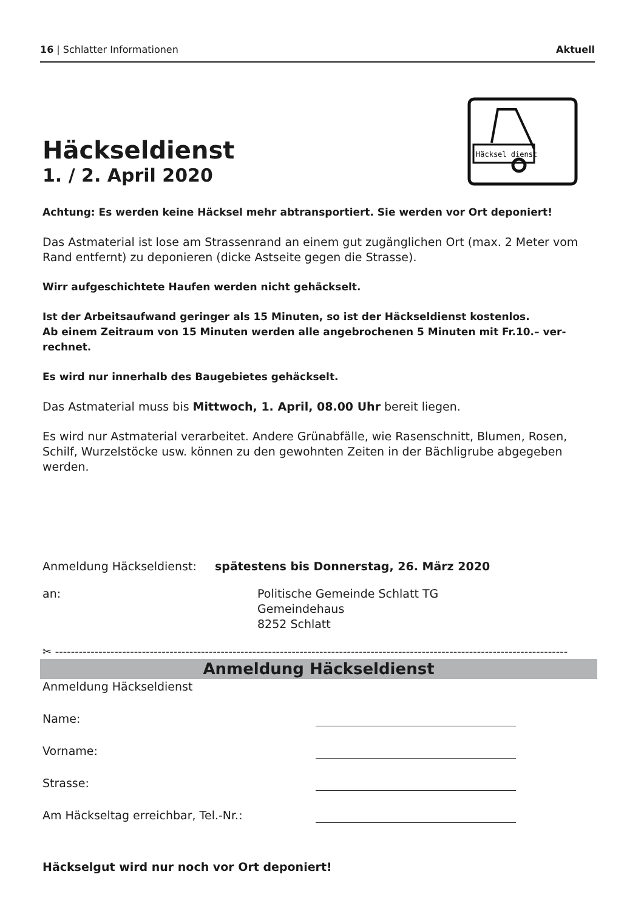16 | Schlatter Informationen Aktuell
Häcksel dienst
Häckseldienst
1. / 2. April 2020
Achtung: Es werden keine Häcksel mehr abtransportiert. Sie werden vor Ort deponiert!
Das Astmaterial ist lose am Strassenrand an einem gut zugänglichen Ort (max. 2 Meter vom Rand entfernt) zu deponieren (dicke Astseite gegen die Strasse).
Wirr aufgeschichtete Haufen werden nicht gehäckselt.
Ist der Arbeitsaufwand geringer als 15 Minuten, so ist der Häckseldienst kostenlos.
Ab einem Zeitraum von 15 Minuten werden alle angebrochenen 5 Minuten mit Fr.10.– ver-rechnet.
Es wird nur innerhalb des Baugebietes gehäckselt.
Das Astmaterial muss bis Mittwoch, 1. April, 08.00 Uhr bereit liegen.
Es wird nur Astmaterial verarbeitet. Andere Grünabfälle, wie Rasenschnitt, Blumen, Rosen, Schilf, Wurzelstöcke usw. können zu den gewohnten Zeiten in der Bächligrube abgegeben werden.
Anmeldung Häckseldienst: spätestens bis Donnerstag, 26. März 2020
an: Politische Gemeinde Schlatt TG
Gemeindehaus
8252 Schlatt
✂ ----------------------------------------------------------------------------------------------------------------------------------
Anmeldung Häckseldienst
Anmeldung Häckseldienst
Name:
Vorname:
Strasse:
Am Häckseltag erreichbar, Tel.-Nr.:
Häckselgut wird nur noch vor Ort deponiert!